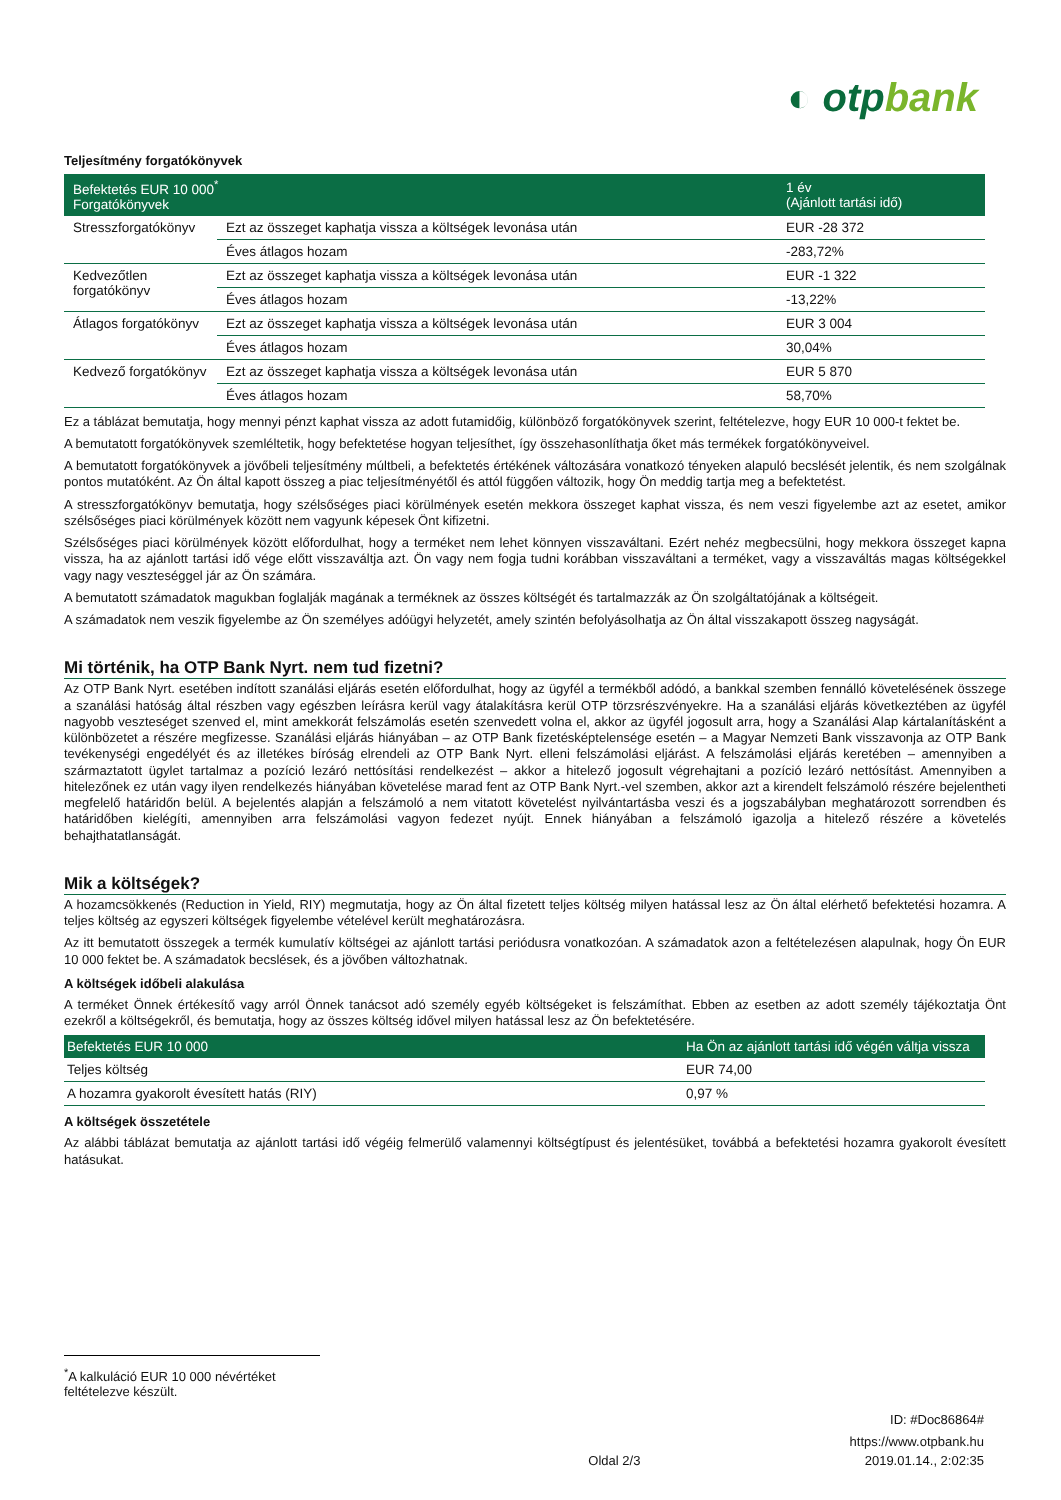◐ otpbank
Teljesítmény forgatókönyvek
| Befektetés EUR 10 000<sup>*</sup> Forgatókönyvek | | 1 év (Ajánlott tartási idő) |
| --- | --- | --- |
| Stresszforgatókönyv | Ezt az összeget kaphatja vissza a költségek levonása után | EUR -28 372 |
| | Éves átlagos hozam | -283,72% |
| Kedvezőtlen forgatókönyv | Ezt az összeget kaphatja vissza a költségek levonása után | EUR -1 322 |
| | Éves átlagos hozam | -13,22% |
| Átlagos forgatókönyv | Ezt az összeget kaphatja vissza a költségek levonása után | EUR 3 004 |
| | Éves átlagos hozam | 30,04% |
| Kedvező forgatókönyv | Ezt az összeget kaphatja vissza a költségek levonása után | EUR 5 870 |
| | Éves átlagos hozam | 58,70% |
Ez a táblázat bemutatja, hogy mennyi pénzt kaphat vissza az adott futamidőig, különböző forgatókönyvek szerint, feltételezve, hogy EUR 10 000-t fektet be.
A bemutatott forgatókönyvek szemléltetik, hogy befektetése hogyan teljesíthet, így összehasonlíthatja őket más termékek forgatókönyveivel.
A bemutatott forgatókönyvek a jövőbeli teljesítmény múltbeli, a befektetés értékének változására vonatkozó tényeken alapuló becslését jelentik, és nem szolgálnak pontos mutatóként. Az Ön által kapott összeg a piac teljesítményétől és attól függően változik, hogy Ön meddig tartja meg a befektetést.
A stresszforgatókönyv bemutatja, hogy szélsőséges piaci körülmények esetén mekkora összeget kaphat vissza, és nem veszi figyelembe azt az esetet, amikor szélsőséges piaci körülmények között nem vagyunk képesek Önt kifizetni.
Szélsőséges piaci körülmények között előfordulhat, hogy a terméket nem lehet könnyen visszaváltani. Ezért nehéz megbecsülni, hogy mekkora összeget kapna vissza, ha az ajánlott tartási idő vége előtt visszaváltja azt. Ön vagy nem fogja tudni korábban visszaváltani a terméket, vagy a visszaváltás magas költségekkel vagy nagy veszteséggel jár az Ön számára.
A bemutatott számadatok magukban foglalják magának a terméknek az összes költségét és tartalmazzák az Ön szolgáltatójának a költségeit.
A számadatok nem veszik figyelembe az Ön személyes adóügyi helyzetét, amely szintén befolyásolhatja az Ön által visszakapott összeg nagyságát.
Mi történik, ha OTP Bank Nyrt. nem tud fizetni?
Az OTP Bank Nyrt. esetében indított szanálási eljárás esetén előfordulhat, hogy az ügyfél a termékből adódó, a bankkal szemben fennálló követelésének összege a szanálási hatóság által részben vagy egészben leírásra kerül vagy átalakításra kerül OTP törzsrészvényekre. Ha a szanálási eljárás következtében az ügyfél nagyobb veszteséget szenved el, mint amekkorát felszámolás esetén szenvedett volna el, akkor az ügyfél jogosult arra, hogy a Szanálási Alap kártalanításként a különbözetet a részére megfizesse. Szanálási eljárás hiányában – az OTP Bank fizetésképtelensége esetén – a Magyar Nemzeti Bank visszavonja az OTP Bank tevékenységi engedélyét és az illetékes bíróság elrendeli az OTP Bank Nyrt. elleni felszámolási eljárást. A felszámolási eljárás keretében – amennyiben a származtatott ügylet tartalmaz a pozíció lezáró nettósítási rendelkezést – akkor a hitelező jogosult végrehajtani a pozíció lezáró nettósítást. Amennyiben a hitelezőnek ez után vagy ilyen rendelkezés hiányában követelése marad fent az OTP Bank Nyrt.-vel szemben, akkor azt a kirendelt felszámoló részére bejelentheti megfelelő határidőn belül. A bejelentés alapján a felszámoló a nem vitatott követelést nyilvántartásba veszi és a jogszabályban meghatározott sorrendben és határidőben kielégíti, amennyiben arra felszámolási vagyon fedezet nyújt. Ennek hiányában a felszámoló igazolja a hitelező részére a követelés behajthatatlanságát.
Mik a költségek?
A hozamcsökkenés (Reduction in Yield, RIY) megmutatja, hogy az Ön által fizetett teljes költség milyen hatással lesz az Ön által elérhető befektetési hozamra. A teljes költség az egyszeri költségek figyelembe vételével került meghatározásra.
Az itt bemutatott összegek a termék kumulatív költségei az ajánlott tartási periódusra vonatkozóan. A számadatok azon a feltételezésen alapulnak, hogy Ön EUR 10 000 fektet be. A számadatok becslések, és a jövőben változhatnak.
A költségek időbeli alakulása
A terméket Önnek értékesítő vagy arról Önnek tanácsot adó személy egyéb költségeket is felszámíthat. Ebben az esetben az adott személy tájékoztatja Önt ezekről a költségekről, és bemutatja, hogy az összes költség idővel milyen hatással lesz az Ön befektetésére.
| Befektetés EUR 10 000 | Ha Ön az ajánlott tartási idő végén váltja vissza |
| --- | --- |
| Teljes költség | EUR 74,00 |
| A hozamra gyakorolt évesített hatás (RIY) | 0,97 % |
A költségek összetétele
Az alábbi táblázat bemutatja az ajánlott tartási idő végéig felmerülő valamennyi költségtípust és jelentésüket, továbbá a befektetési hozamra gyakorolt évesített hatásukat.
<sup>*</sup> A kalkuláció EUR 10 000 névértéket feltételezve készült.
ID: #Doc86864#
https://www.otpbank.hu
Oldal 2/3 2019.01.14., 2:02:35